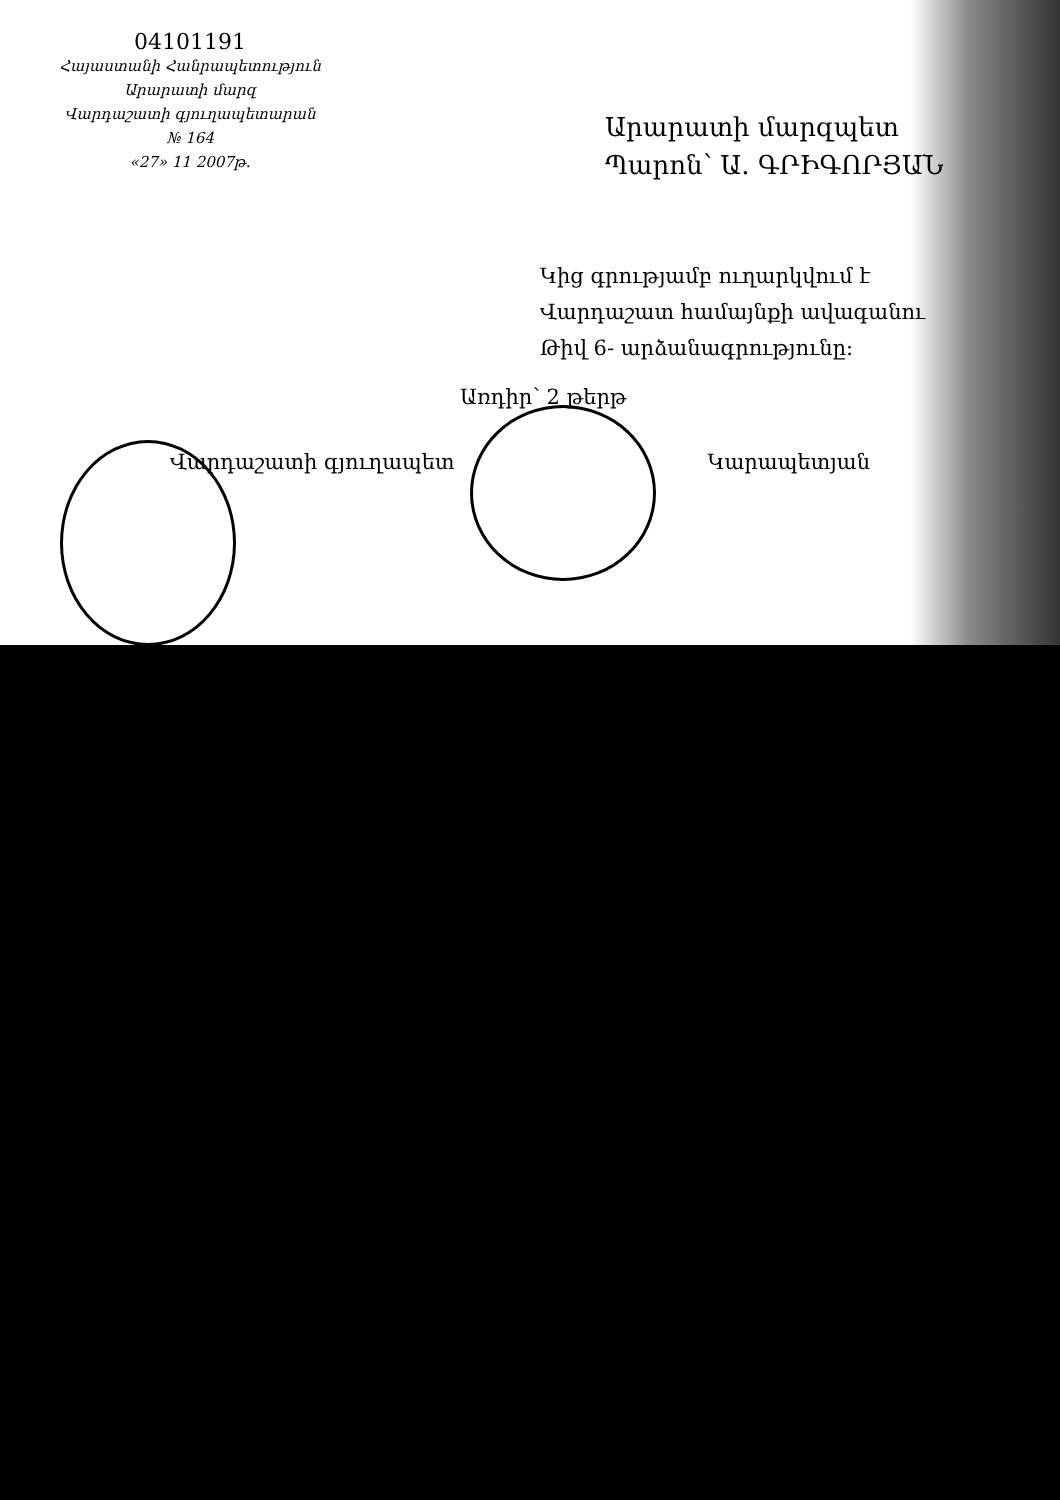04101191
Հայաստանի Հանրապետություն
Արարատի մարզ
Վարդաշատի գյուղապետարան
№ 164
«27» 11 2007թ.
Արարատի մարզպետ
Պարոն՝ Ա. ԳՐԻԳՈՐՅԱՆ
Կից գրությամբ ուղարկվում է
Վարդաշատ համայնքի ավագանու
Թիվ 6- արձանագրությունը:
Առդիր՝ 2 թերթ
Վարդաշատի գյուղապետ Կարապետյան